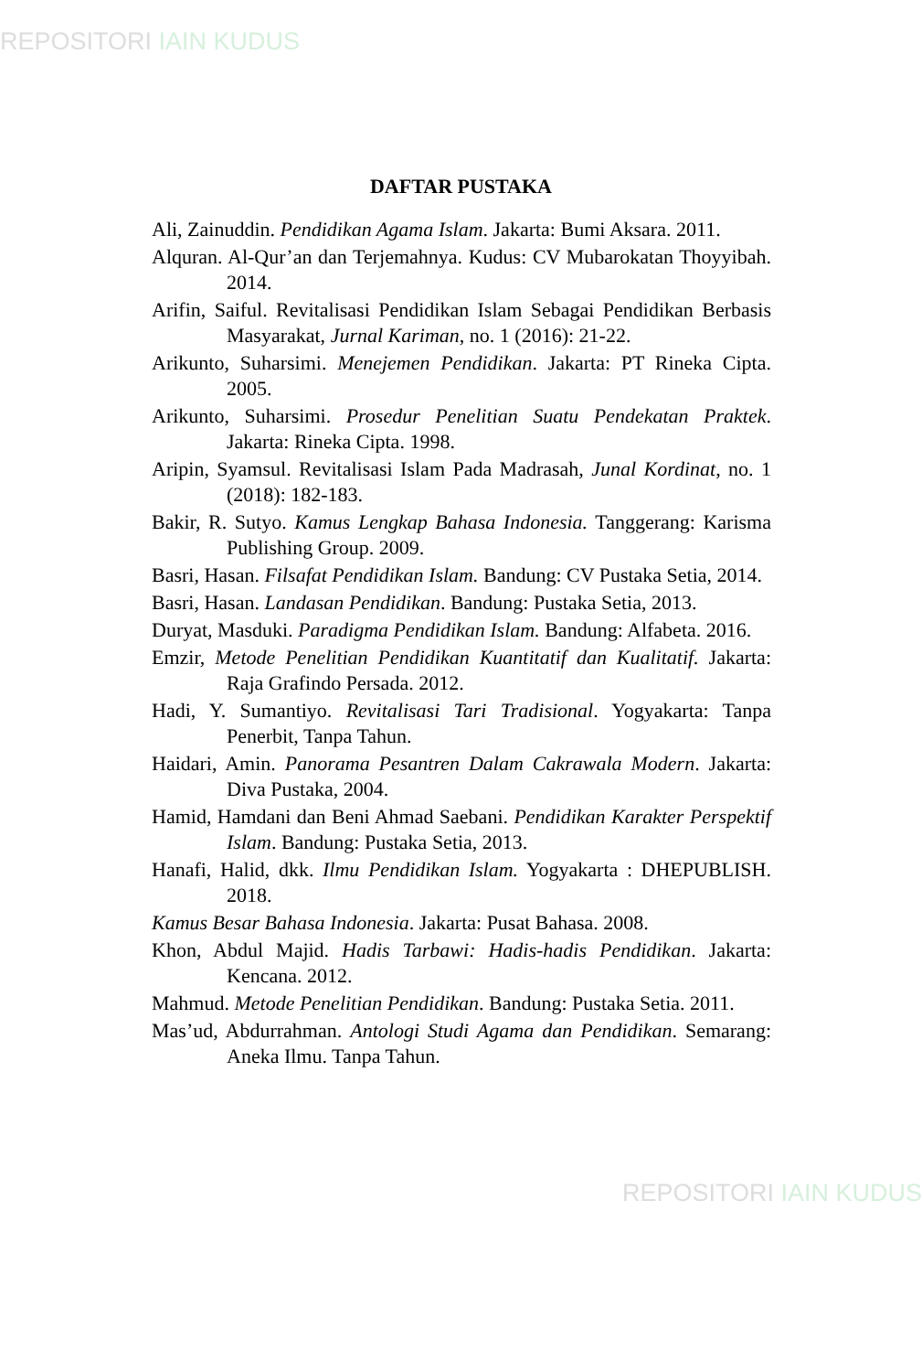REPOSITORI IAIN KUDUS
DAFTAR PUSTAKA
Ali, Zainuddin. Pendidikan Agama Islam. Jakarta: Bumi Aksara. 2011.
Alquran. Al-Qur’an dan Terjemahnya. Kudus: CV Mubarokatan Thoyyibah. 2014.
Arifin, Saiful. Revitalisasi Pendidikan Islam Sebagai Pendidikan Berbasis Masyarakat, Jurnal Kariman, no. 1 (2016): 21-22.
Arikunto, Suharsimi. Menejemen Pendidikan. Jakarta: PT Rineka Cipta. 2005.
Arikunto, Suharsimi. Prosedur Penelitian Suatu Pendekatan Praktek. Jakarta: Rineka Cipta. 1998.
Aripin, Syamsul. Revitalisasi Islam Pada Madrasah, Junal Kordinat, no. 1 (2018): 182-183.
Bakir, R. Sutyo. Kamus Lengkap Bahasa Indonesia. Tanggerang: Karisma Publishing Group. 2009.
Basri, Hasan. Filsafat Pendidikan Islam. Bandung: CV Pustaka Setia, 2014.
Basri, Hasan. Landasan Pendidikan. Bandung: Pustaka Setia, 2013.
Duryat, Masduki. Paradigma Pendidikan Islam. Bandung: Alfabeta. 2016.
Emzir, Metode Penelitian Pendidikan Kuantitatif dan Kualitatif. Jakarta: Raja Grafindo Persada. 2012.
Hadi, Y. Sumantiyo. Revitalisasi Tari Tradisional. Yogyakarta: Tanpa Penerbit, Tanpa Tahun.
Haidari, Amin. Panorama Pesantren Dalam Cakrawala Modern. Jakarta: Diva Pustaka, 2004.
Hamid, Hamdani dan Beni Ahmad Saebani. Pendidikan Karakter Perspektif Islam. Bandung: Pustaka Setia, 2013.
Hanafi, Halid, dkk. Ilmu Pendidikan Islam. Yogyakarta : DHEPUBLISH. 2018.
Kamus Besar Bahasa Indonesia. Jakarta: Pusat Bahasa. 2008.
Khon, Abdul Majid. Hadis Tarbawi: Hadis-hadis Pendidikan. Jakarta: Kencana. 2012.
Mahmud. Metode Penelitian Pendidikan. Bandung: Pustaka Setia. 2011.
Mas’ud, Abdurrahman. Antologi Studi Agama dan Pendidikan. Semarang: Aneka Ilmu. Tanpa Tahun.
REPOSITORI IAIN KUDUS